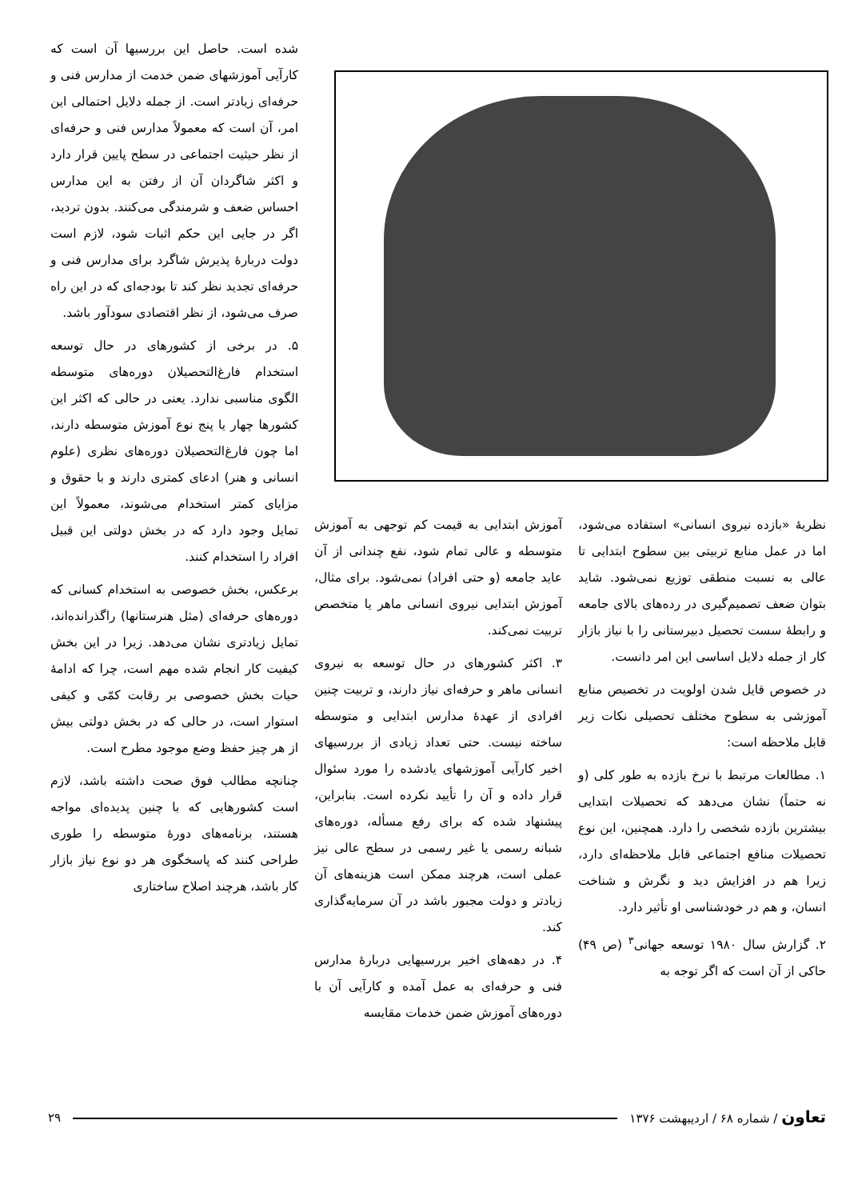شده است. حاصل این بررسیها آن است که کارآیی آموزشهای ضمن خدمت از مدارس فنی و حرفه‌ای زیادتر است. از جمله دلایل احتمالی این امر، آن است که معمولاً مدارس فنی و حرفه‌ای از نظر حیثیت اجتماعی در سطح پایین قرار دارد و اکثر شاگردان آن از رفتن به این مدارس احساس ضعف و شرمندگی می‌کنند. بدون تردید، اگر در جایی این حکم اثبات شود، لازم است دولت دربارهٔ پذیرش شاگرد برای مدارس فنی و حرفه‌ای تجدید نظر کند تا بودجه‌ای که در این راه صرف می‌شود، از نظر اقتصادی سودآور باشد.
۵. در برخی از کشورهای در حال توسعه استخدام فارغ‌التحصیلان دوره‌های متوسطه الگوی مناسبی ندارد. یعنی در حالی که اکثر این کشورها چهار یا پنج نوع آموزش متوسطه دارند، اما چون فارغ‌التحصیلان دوره‌های نظری (علوم انسانی و هنر) ادعای کمتری دارند و با حقوق و مزایای کمتر استخدام می‌شوند، معمولاً این تمایل وجود دارد که در بخش دولتی این قبیل افراد را استخدام کنند.
برعکس، بخش خصوصی به استخدام کسانی که دوره‌های حرفه‌ای (مثل هنرستانها) راگذرانده‌اند، تمایل زیادتری نشان می‌دهد. زیرا در این بخش کیفیت کار انجام شده مهم است، چرا که ادامهٔ حیات بخش خصوصی بر رقابت کمّی و کیفی استوار است، در حالی که در بخش دولتی بیش از هر چیز حفظ وضع موجود مطرح است.
چنانچه مطالب فوق صحت داشته باشد، لازم است کشورهایی که با چنین پدیده‌ای مواجه هستند، برنامه‌های دورهٔ متوسطه را طوری طراحی کنند که پاسخگوی هر دو نوع نیاز بازار کار باشد، هرچند اصلاح ساختاری
نظریهٔ «بازده نیروی انسانی» استفاده می‌شود، اما در عمل منابع تربیتی بین سطوح ابتدایی تا عالی به نسبت منطقی توزیع نمی‌شود. شاید بتوان ضعف تصمیم‌گیری در رده‌های بالای جامعه و رابطهٔ سست تحصیل دبیرستانی را با نیاز بازار کار از جمله دلایل اساسی این امر دانست.
در خصوص قایل شدن اولویت در تخصیص منابع آموزشی به سطوح مختلف تحصیلی نکات زیر قابل ملاحظه است:
۱. مطالعات مرتبط با نرخ بازده به طور کلی (و نه حتماً) نشان می‌دهد که تحصیلات ابتدایی بیشترین بازده شخصی را دارد. همچنین، این نوع تحصیلات منافع اجتماعی قابل ملاحظه‌ای دارد، زیرا هم در افزایش دید و نگرش و شناخت انسان، و هم در خودشناسی او تأثیر دارد.
۲. گزارش سال ۱۹۸۰ توسعه جهانی<sup>۳</sup> (ص ۴۹) حاکی از آن است که اگر توجه به
آموزش ابتدایی به قیمت کم توجهی به آموزش متوسطه و عالی تمام شود، نفع چندانی از آن عاید جامعه (و حتی افراد) نمی‌شود. برای مثال، آموزش ابتدایی نیروی انسانی ماهر یا متخصص تربیت نمی‌کند.
۳. اکثر کشورهای در حال توسعه به نیروی انسانی ماهر و حرفه‌ای نیاز دارند، و تربیت چنین افرادی از عهدهٔ مدارس ابتدایی و متوسطه ساخته نیست. حتی تعداد زیادی از بررسیهای اخیر کارآیی آموزشهای یادشده را مورد سئوال قرار داده و آن را تأیید نکرده است. بنابراین، پیشنهاد شده که برای رفع مسأله، دوره‌های شبانه رسمی یا غیر رسمی در سطح عالی نیز عملی است، هرچند ممکن است هزینه‌های آن زیادتر و دولت مجبور باشد در آن سرمایه‌گذاری کند.
۴. در دهه‌های اخیر بررسیهایی دربارهٔ مدارس فنی و حرفه‌ای به عمل آمده و کارآیی آن با دوره‌های آموزش ضمن خدمات مقایسه
تعاون / شماره ۶۸ / اردیبهشت ۱۳۷۶ ۲۹